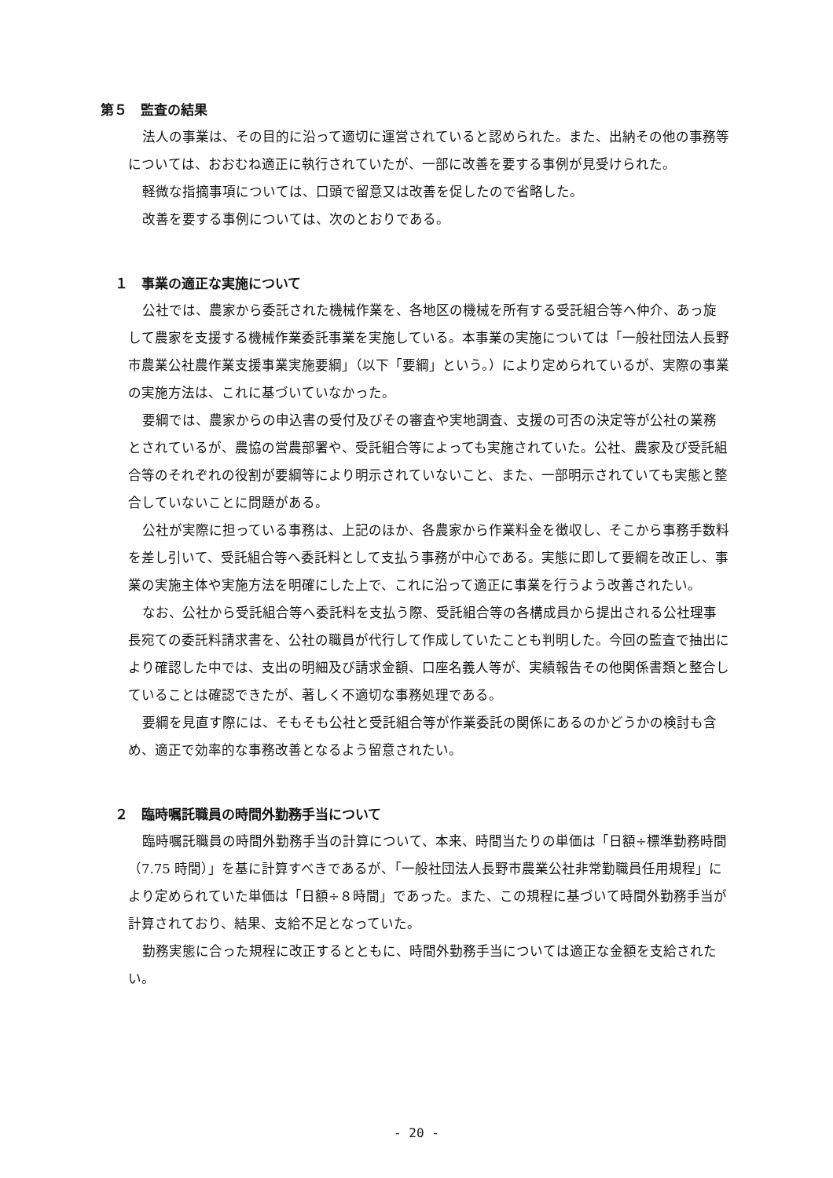第５　監査の結果
法人の事業は、その目的に沿って適切に運営されていると認められた。また、出納その他の事務等については、おおむね適正に執行されていたが、一部に改善を要する事例が見受けられた。
軽微な指摘事項については、口頭で留意又は改善を促したので省略した。
改善を要する事例については、次のとおりである。
１　事業の適正な実施について
公社では、農家から委託された機械作業を、各地区の機械を所有する受託組合等へ仲介、あっ旋して農家を支援する機械作業委託事業を実施している。本事業の実施については「一般社団法人長野市農業公社農作業支援事業実施要綱」（以下「要綱」という。）により定められているが、実際の事業の実施方法は、これに基づいていなかった。
要綱では、農家からの申込書の受付及びその審査や実地調査、支援の可否の決定等が公社の業務とされているが、農協の営農部署や、受託組合等によっても実施されていた。公社、農家及び受託組合等のそれぞれの役割が要綱等により明示されていないこと、また、一部明示されていても実態と整合していないことに問題がある。
公社が実際に担っている事務は、上記のほか、各農家から作業料金を徴収し、そこから事務手数料を差し引いて、受託組合等へ委託料として支払う事務が中心である。実態に即して要綱を改正し、事業の実施主体や実施方法を明確にした上で、これに沿って適正に事業を行うよう改善されたい。
なお、公社から受託組合等へ委託料を支払う際、受託組合等の各構成員から提出される公社理事長宛ての委託料請求書を、公社の職員が代行して作成していたことも判明した。今回の監査で抽出により確認した中では、支出の明細及び請求金額、口座名義人等が、実績報告その他関係書類と整合していることは確認できたが、著しく不適切な事務処理である。
要綱を見直す際には、そもそも公社と受託組合等が作業委託の関係にあるのかどうかの検討も含め、適正で効率的な事務改善となるよう留意されたい。
２　臨時嘱託職員の時間外勤務手当について
臨時嘱託職員の時間外勤務手当の計算について、本来、時間当たりの単価は「日額÷標準勤務時間（7.75 時間）」を基に計算すべきであるが、「一般社団法人長野市農業公社非常勤職員任用規程」により定められていた単価は「日額÷８時間」であった。また、この規程に基づいて時間外勤務手当が計算されており、結果、支給不足となっていた。
勤務実態に合った規程に改正するとともに、時間外勤務手当については適正な金額を支給されたい。
- 20 -